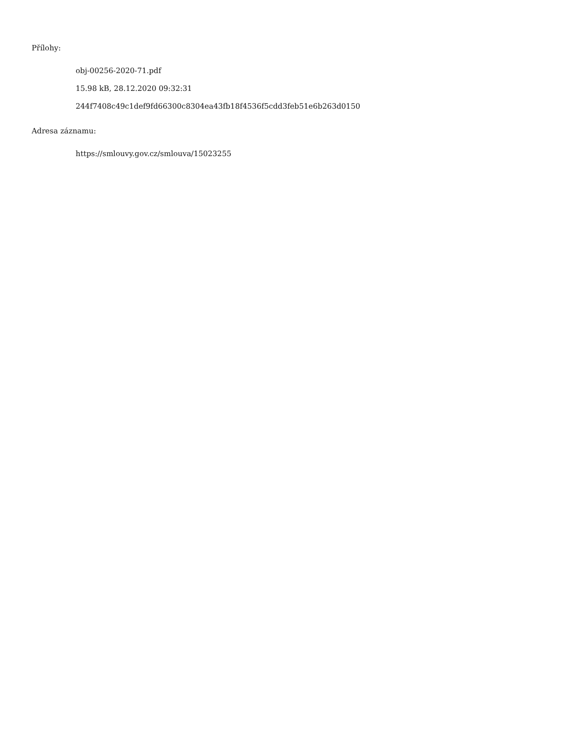Přílohy:
obj-00256-2020-71.pdf
15.98 kB, 28.12.2020 09:32:31
244f7408c49c1def9fd66300c8304ea43fb18f4536f5cdd3feb51e6b263d0150
Adresa záznamu:
https://smlouvy.gov.cz/smlouva/15023255